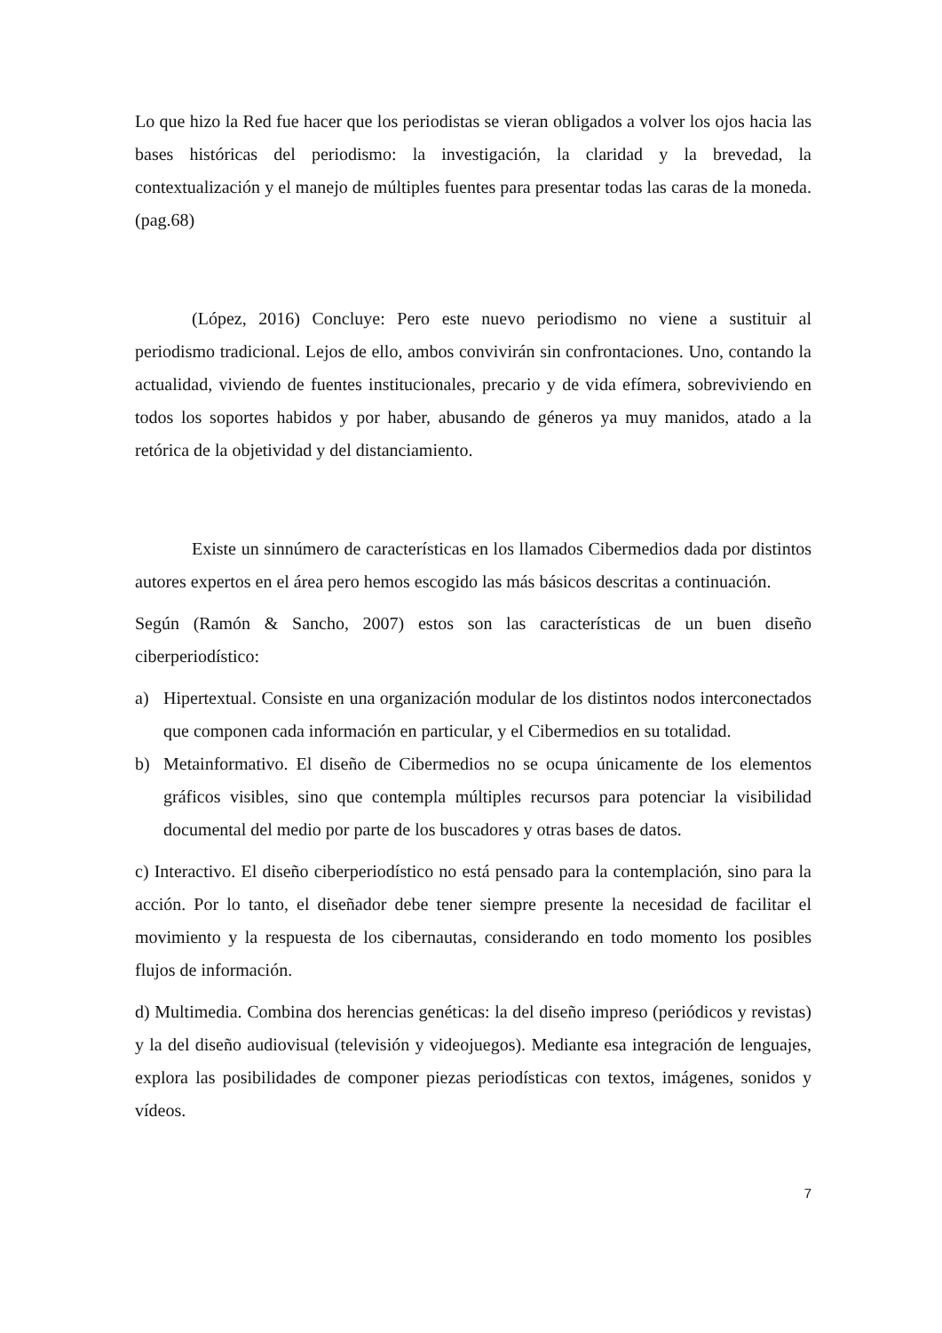Lo que hizo la Red fue hacer que los periodistas se vieran obligados a volver los ojos hacia las bases históricas del periodismo: la investigación, la claridad y la brevedad, la contextualización y el manejo de múltiples fuentes para presentar todas las caras de la moneda. (pag.68)
(López, 2016) Concluye: Pero este nuevo periodismo no viene a sustituir al periodismo tradicional. Lejos de ello, ambos convivirán sin confrontaciones. Uno, contando la actualidad, viviendo de fuentes institucionales, precario y de vida efímera, sobreviviendo en todos los soportes habidos y por haber, abusando de géneros ya muy manidos, atado a la retórica de la objetividad y del distanciamiento.
Existe un sinnúmero de características en los llamados Cibermedios dada por distintos autores expertos en el área pero hemos escogido las más básicos descritas a continuación.
Según (Ramón & Sancho, 2007) estos son las características de un buen diseño ciberperiodístico:
a) Hipertextual. Consiste en una organización modular de los distintos nodos interconectados que componen cada información en particular, y el Cibermedios en su totalidad.
b) Metainformativo. El diseño de Cibermedios no se ocupa únicamente de los elementos gráficos visibles, sino que contempla múltiples recursos para potenciar la visibilidad documental del medio por parte de los buscadores y otras bases de datos.
c) Interactivo. El diseño ciberperiodístico no está pensado para la contemplación, sino para la acción. Por lo tanto, el diseñador debe tener siempre presente la necesidad de facilitar el movimiento y la respuesta de los cibernautas, considerando en todo momento los posibles flujos de información.
d) Multimedia. Combina dos herencias genéticas: la del diseño impreso (periódicos y revistas) y la del diseño audiovisual (televisión y videojuegos). Mediante esa integración de lenguajes, explora las posibilidades de componer piezas periodísticas con textos, imágenes, sonidos y vídeos.
7